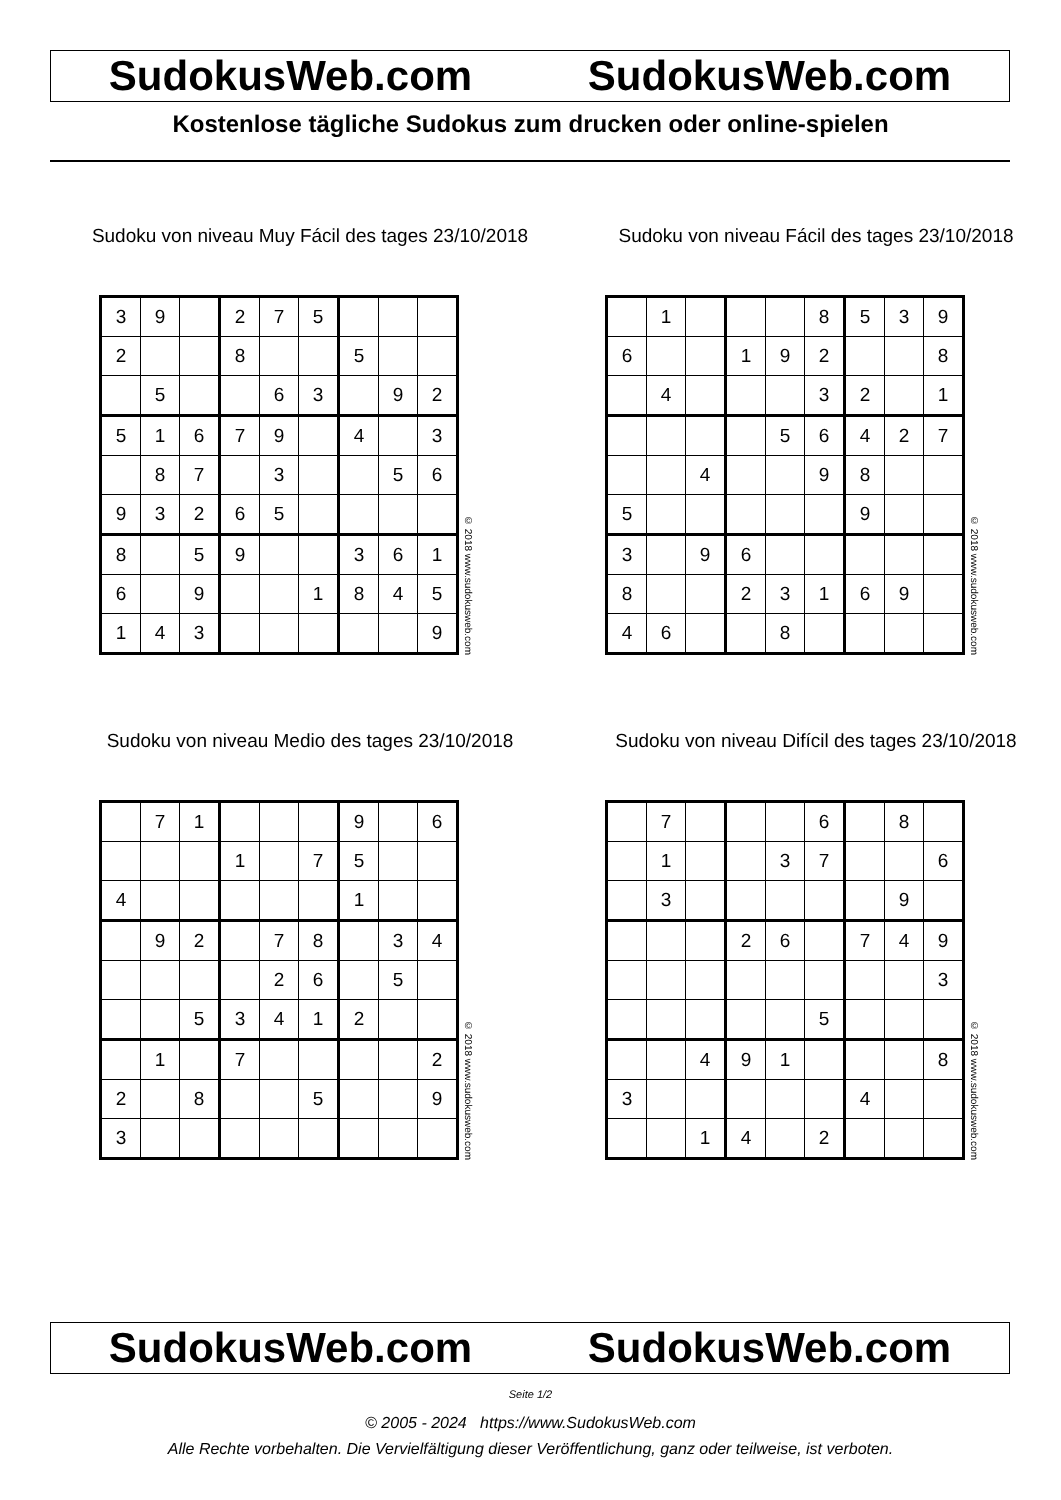SudokusWeb.com SudokusWeb.com
Kostenlose tägliche Sudokus zum drucken oder online-spielen
Sudoku von niveau Muy Fácil des tages 23/10/2018
| 3 | 9 | | 2 | 7 | 5 | | | |
| 2 | | | 8 | | | 5 | | |
| | 5 | | | 6 | 3 | | 9 | 2 |
| 5 | 1 | 6 | 7 | 9 | | 4 | | 3 |
| | 8 | 7 | | 3 | | | 5 | 6 |
| 9 | 3 | 2 | 6 | 5 | | | | |
| 8 | | 5 | 9 | | | 3 | 6 | 1 |
| 6 | | 9 | | | 1 | 8 | 4 | 5 |
| 1 | 4 | 3 | | | | | | 9 |
© 2018 www.sudokusweb.com
Sudoku von niveau Fácil des tages 23/10/2018
| | 1 | | | | 8 | 5 | 3 | 9 |
| 6 | | | 1 | 9 | 2 | | | 8 |
| | 4 | | | | 3 | 2 | | 1 |
| | | | | 5 | 6 | 4 | 2 | 7 |
| | | 4 | | | 9 | 8 | | |
| 5 | | | | | | 9 | | |
| 3 | | 9 | 6 | | | | | |
| 8 | | | 2 | 3 | 1 | 6 | 9 | |
| 4 | 6 | | | 8 | | | | |
© 2018 www.sudokusweb.com
Sudoku von niveau Medio des tages 23/10/2018
| | 7 | 1 | | | | 9 | | 6 |
| | | | 1 | | 7 | 5 | | |
| 4 | | | | | | 1 | | |
| | 9 | 2 | | 7 | 8 | | 3 | 4 |
| | | | | 2 | 6 | | 5 | |
| | | 5 | 3 | 4 | 1 | 2 | | |
| | 1 | | 7 | | | | | 2 |
| 2 | | 8 | | | 5 | | | 9 |
| 3 | | | | | | | | |
© 2018 www.sudokusweb.com
Sudoku von niveau Difícil des tages 23/10/2018
| | 7 | | | | 6 | | 8 | |
| | 1 | | | 3 | 7 | | | 6 |
| | 3 | | | | | | 9 | |
| | | | 2 | 6 | | 7 | 4 | 9 |
| | | | | | | | | 3 |
| | | | | | 5 | | | |
| | | 4 | 9 | 1 | | | | 8 |
| 3 | | | | | | 4 | | |
| | | 1 | 4 | | 2 | | | |
© 2018 www.sudokusweb.com
SudokusWeb.com SudokusWeb.com
Seite 1/2
© 2005 - 2024 https://www.SudokusWeb.com
Alle Rechte vorbehalten. Die Vervielfältigung dieser Veröffentlichung, ganz oder teilweise, ist verboten.